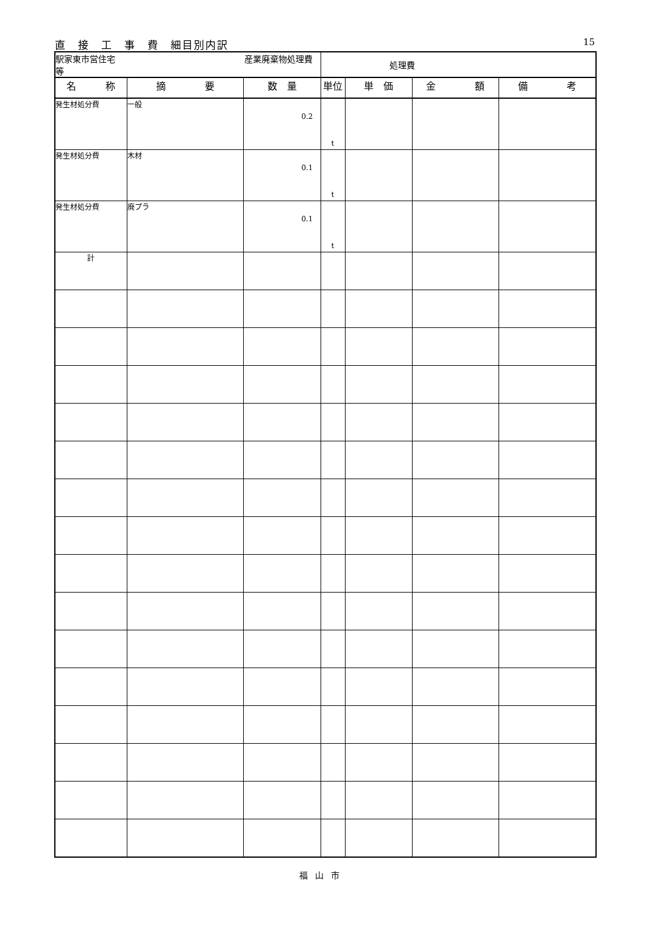直　接　工　事　費　細目別内訳 15
| 駅家東市営住宅 産業廃棄物処理費等 | | | 処理費 | | | |
| 名 称 | 摘 要 | 数 量 | 単位 | 単 価 | 金 額 | 備 考 |
| 発生材処分費 | 一般 | 0.2 | t | | | |
| 発生材処分費 | 木材 | 0.1 | t | | | |
| 発生材処分費 | 廃プラ | 0.1 | t | | | |
| 計 | | | | | | |
福山市